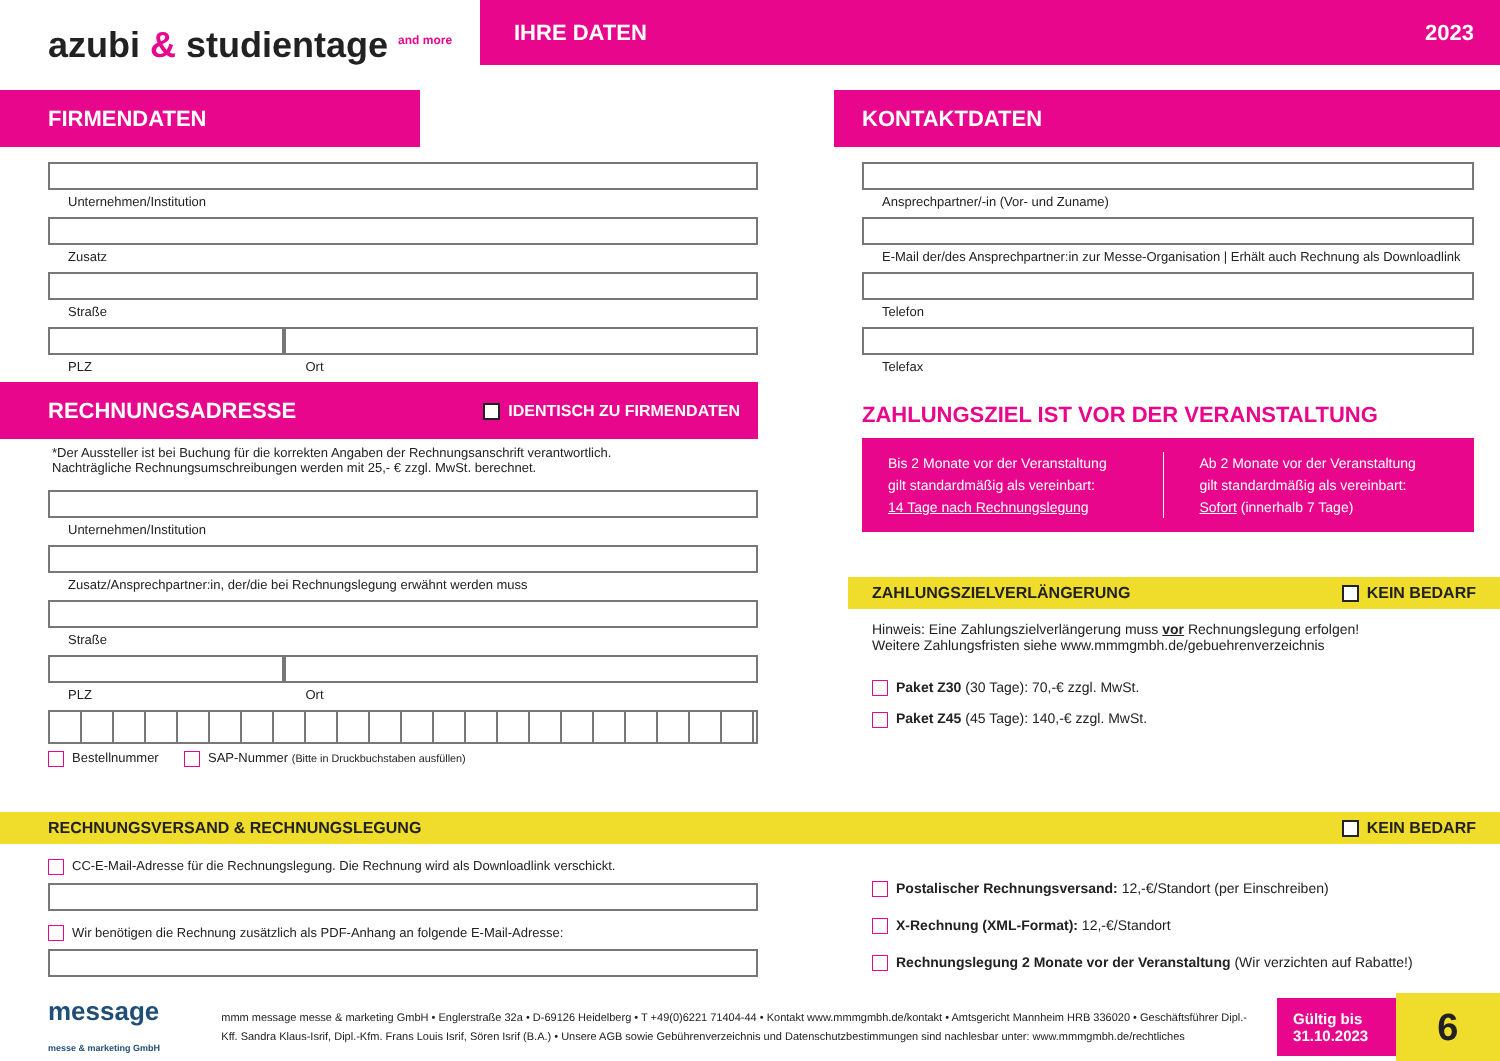azubi & studientage <sup>and more</sup>
IHRE DATEN 2023
FIRMENDATEN
Unternehmen/Institution
Zusatz
Straße
PLZ Ort
RECHNUNGSADRESSE IDENTISCH ZU FIRMENDATEN
*Der Aussteller ist bei Buchung für die korrekten Angaben der Rechnungsanschrift verantwortlich.
Nachträgliche Rechnungsumschreibungen werden mit 25,- € zzgl. MwSt. berechnet.
Unternehmen/Institution
Zusatz/Ansprechpartner:in, der/die bei Rechnungslegung erwähnt werden muss
Straße
PLZ Ort
Bestellnummer SAP-Nummer (Bitte in Druckbuchstaben ausfüllen)
KONTAKTDATEN
Ansprechpartner/-in (Vor- und Zuname)
E-Mail der/des Ansprechpartner:in zur Messe-Organisation | Erhält auch Rechnung als Downloadlink
Telefon
Telefax
ZAHLUNGSZIEL IST VOR DER VERANSTALTUNG
Bis 2 Monate vor der Veranstaltung
gilt standardmäßig als vereinbart:
14 Tage nach Rechnungslegung
Ab 2 Monate vor der Veranstaltung
gilt standardmäßig als vereinbart:
Sofort (innerhalb 7 Tage)
ZAHLUNGSZIELVERLÄNGERUNG KEIN BEDARF
Hinweis: Eine Zahlungszielverlängerung muss vor Rechnungslegung erfolgen!
Weitere Zahlungsfristen siehe www.mmmgmbh.de/gebuehrenverzeichnis
Paket Z30 (30 Tage): 70,-€ zzgl. MwSt.
Paket Z45 (45 Tage): 140,-€ zzgl. MwSt.
RECHNUNGSVERSAND & RECHNUNGSLEGUNG KEIN BEDARF
CC-E-Mail-Adresse für die Rechnungslegung. Die Rechnung wird als Downloadlink verschickt.
Wir benötigen die Rechnung zusätzlich als PDF-Anhang an folgende E-Mail-Adresse:
Postalischer Rechnungsversand: 12,-€/Standort (per Einschreiben)
X-Rechnung (XML-Format): 12,-€/Standort
Rechnungslegung 2 Monate vor der Veranstaltung (Wir verzichten auf Rabatte!)
message
messe & marketing GmbH
mmm message messe & marketing GmbH • Englerstraße 32a • D-69126 Heidelberg • T +49(0)6221 71404-44 • Kontakt www.mmmgmbh.de/kontakt • Amtsgericht Mannheim HRB 336020 • Geschäftsführer Dipl.-Kff. Sandra Klaus-Isrif, Dipl.-Kfm. Frans Louis Isrif, Sören Isrif (B.A.) • Unsere AGB sowie Gebührenverzeichnis und Datenschutzbestimmungen sind nachlesbar unter: www.mmmgmbh.de/rechtliches
Gültig bis
31.10.2023
6